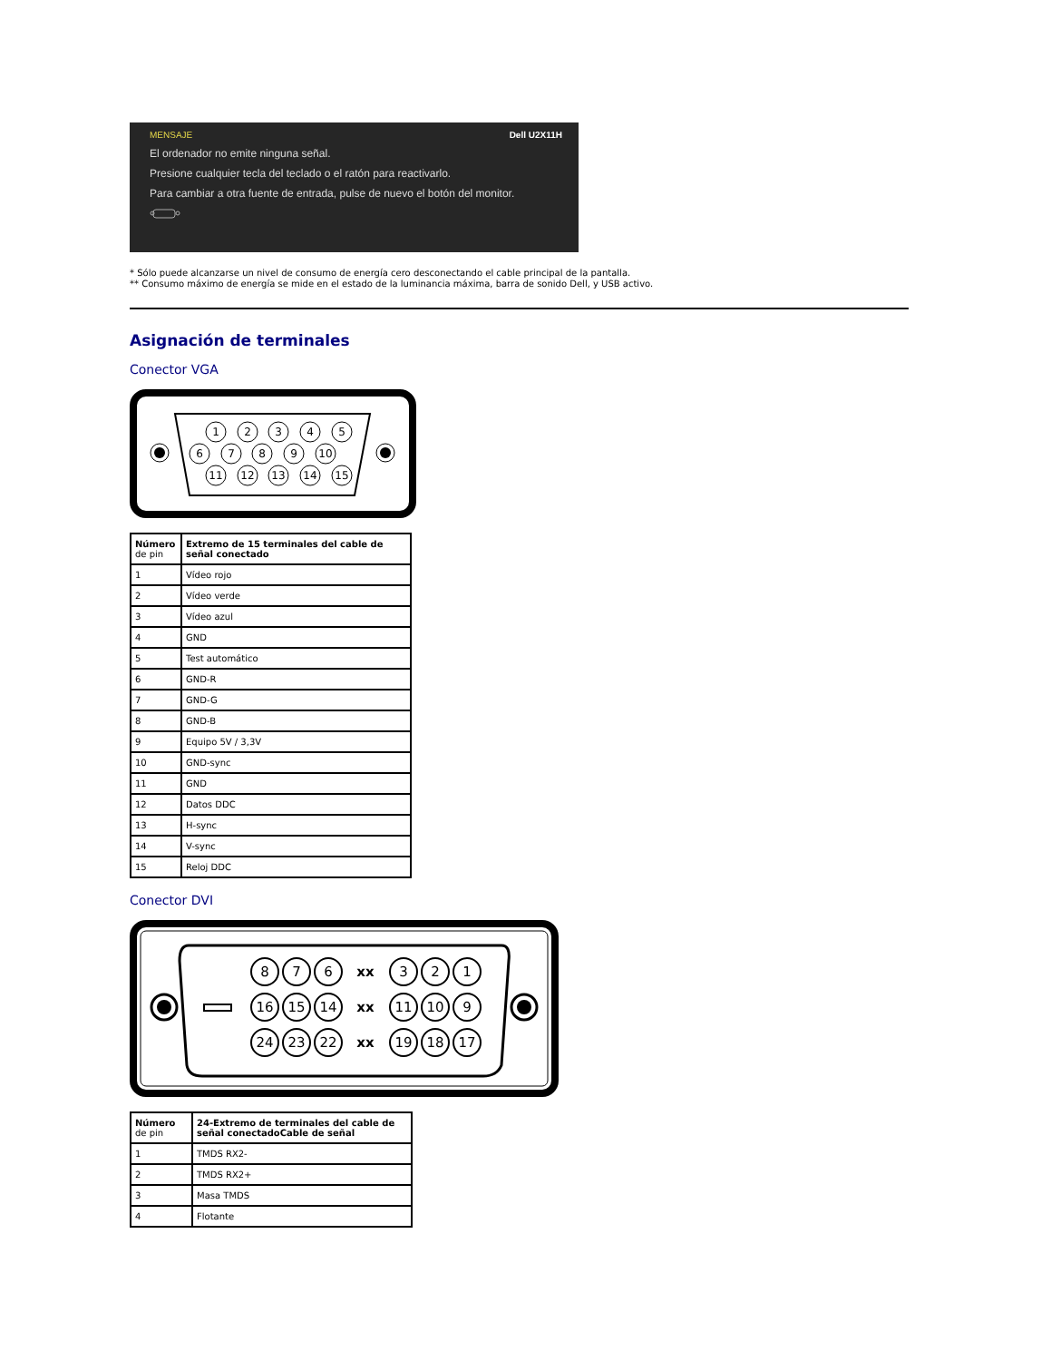MENSAJE Dell U2X11H
El ordenador no emite ninguna señal.
Presione cualquier tecla del teclado o el ratón para reactivarlo.
Para cambiar a otra fuente de entrada, pulse de nuevo el botón del monitor.
* Sólo puede alcanzarse un nivel de consumo de energía cero desconectando el cable principal de la pantalla.
** Consumo máximo de energía se mide en el estado de la luminancia máxima, barra de sonido Dell, y USB activo.
Asignación de terminales
Conector VGA
1
2
3
4
5
6
7
8
9
10
11
12
13
14
15
| Número de pin | Extremo de 15 terminales del cable de señal conectado |
| 1 | Vídeo rojo |
| 2 | Vídeo verde |
| 3 | Vídeo azul |
| 4 | GND |
| 5 | Test automático |
| 6 | GND-R |
| 7 | GND-G |
| 8 | GND-B |
| 9 | Equipo 5V / 3,3V |
| 10 | GND-sync |
| 11 | GND |
| 12 | Datos DDC |
| 13 | H-sync |
| 14 | V-sync |
| 15 | Reloj DDC |
Conector DVI
8
7
6
xx
3
2
1
16
15
14
xx
11
10
9
24
23
22
xx
19
18
17
| Número de pin | 24-Extremo de terminales del cable de señal conectadoCable de señal |
| 1 | TMDS RX2- |
| 2 | TMDS RX2+ |
| 3 | Masa TMDS |
| 4 | Flotante |